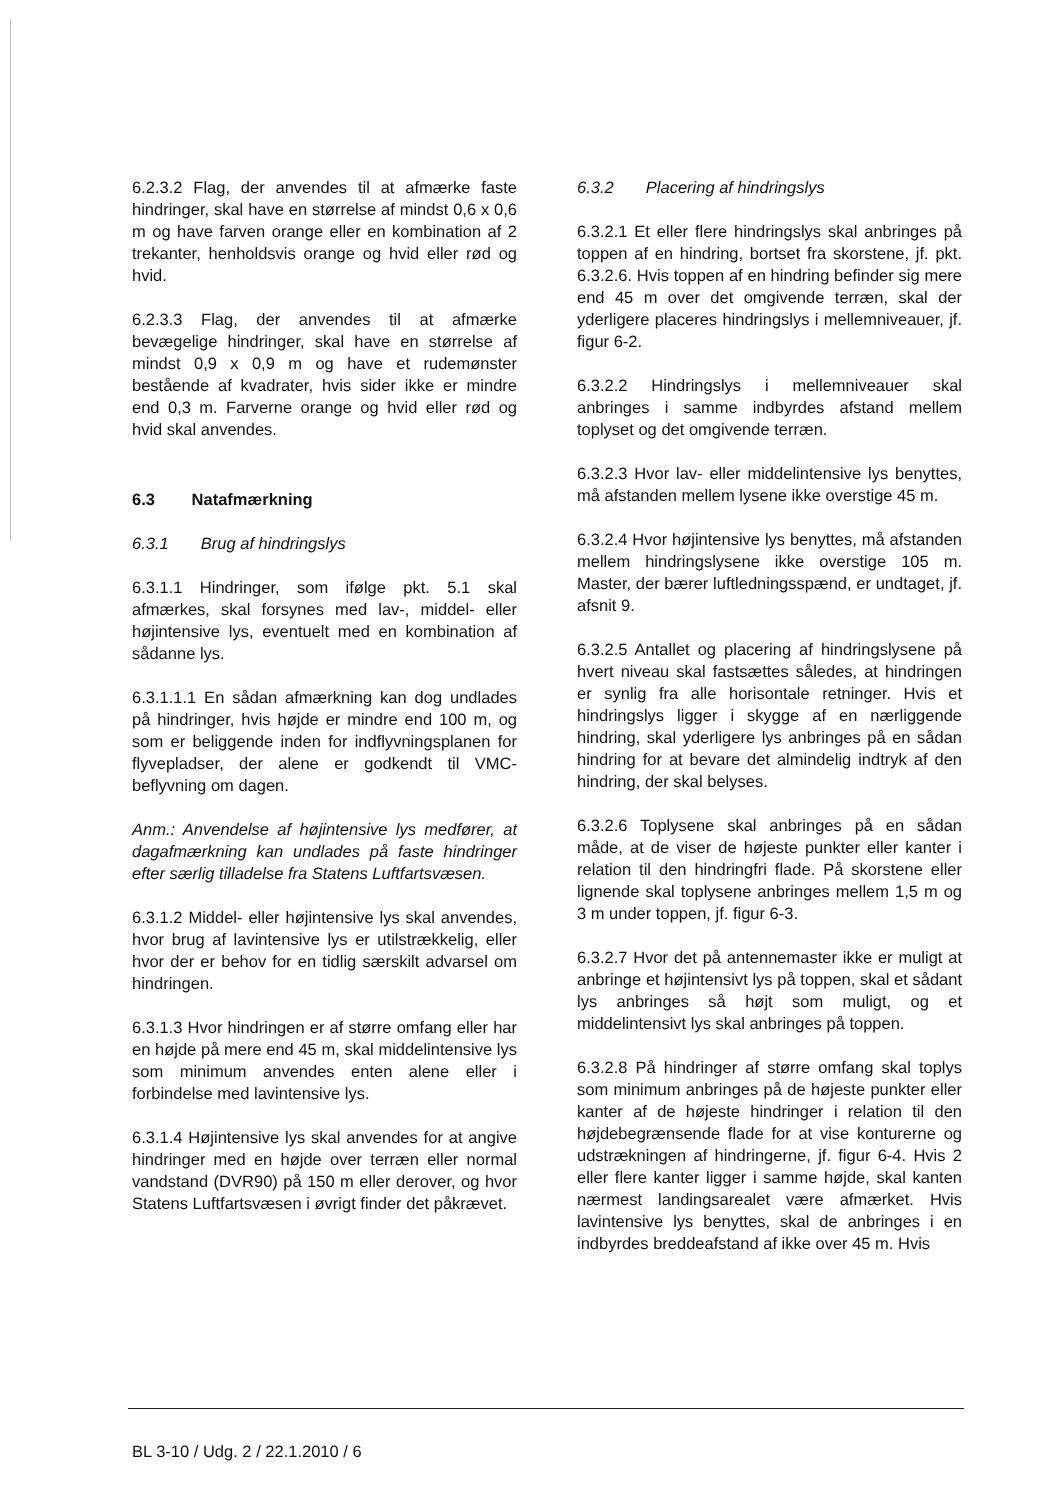6.2.3.2 Flag, der anvendes til at afmærke faste hindringer, skal have en størrelse af mindst 0,6 x 0,6 m og have farven orange eller en kombination af 2 trekanter, henholdsvis orange og hvid eller rød og hvid.
6.2.3.3 Flag, der anvendes til at afmærke bevægelige hindringer, skal have en størrelse af mindst 0,9 x 0,9 m og have et rudemønster bestående af kvadrater, hvis sider ikke er mindre end 0,3 m. Farverne orange og hvid eller rød og hvid skal anvendes.
6.3 Natafmærkning
6.3.1 Brug af hindringslys
6.3.1.1 Hindringer, som ifølge pkt. 5.1 skal afmærkes, skal forsynes med lav-, middel- eller højintensive lys, eventuelt med en kombination af sådanne lys.
6.3.1.1.1 En sådan afmærkning kan dog undlades på hindringer, hvis højde er mindre end 100 m, og som er beliggende inden for indflyvningsplanen for flyvepladser, der alene er godkendt til VMC-beflyvning om dagen.
Anm.: Anvendelse af højintensive lys medfører, at dagafmærkning kan undlades på faste hindringer efter særlig tilladelse fra Statens Luftfartsvæsen.
6.3.1.2 Middel- eller højintensive lys skal anvendes, hvor brug af lavintensive lys er utilstrækkelig, eller hvor der er behov for en tidlig særskilt advarsel om hindringen.
6.3.1.3 Hvor hindringen er af større omfang eller har en højde på mere end 45 m, skal middelintensive lys som minimum anvendes enten alene eller i forbindelse med lavintensive lys.
6.3.1.4 Højintensive lys skal anvendes for at angive hindringer med en højde over terræn eller normal vandstand (DVR90) på 150 m eller derover, og hvor Statens Luftfartsvæsen i øvrigt finder det påkrævet.
6.3.2 Placering af hindringslys
6.3.2.1 Et eller flere hindringslys skal anbringes på toppen af en hindring, bortset fra skorstene, jf. pkt. 6.3.2.6. Hvis toppen af en hindring befinder sig mere end 45 m over det omgivende terræn, skal der yderligere placeres hindringslys i mellemniveauer, jf. figur 6-2.
6.3.2.2 Hindringslys i mellemniveauer skal anbringes i samme indbyrdes afstand mellem toplyset og det omgivende terræn.
6.3.2.3 Hvor lav- eller middelintensive lys benyttes, må afstanden mellem lysene ikke overstige 45 m.
6.3.2.4 Hvor højintensive lys benyttes, må afstanden mellem hindringslysene ikke overstige 105 m. Master, der bærer luftledningsspænd, er undtaget, jf. afsnit 9.
6.3.2.5 Antallet og placering af hindringslysene på hvert niveau skal fastsættes således, at hindringen er synlig fra alle horisontale retninger. Hvis et hindringslys ligger i skygge af en nærliggende hindring, skal yderligere lys anbringes på en sådan hindring for at bevare det almindelig indtryk af den hindring, der skal belyses.
6.3.2.6 Toplysene skal anbringes på en sådan måde, at de viser de højeste punkter eller kanter i relation til den hindringfri flade. På skorstene eller lignende skal toplysene anbringes mellem 1,5 m og 3 m under toppen, jf. figur 6-3.
6.3.2.7 Hvor det på antennemaster ikke er muligt at anbringe et højintensivt lys på toppen, skal et sådant lys anbringes så højt som muligt, og et middelintensivt lys skal anbringes på toppen.
6.3.2.8 På hindringer af større omfang skal toplys som minimum anbringes på de højeste punkter eller kanter af de højeste hindringer i relation til den højdebegrænsende flade for at vise konturerne og udstrækningen af hindringerne, jf. figur 6-4. Hvis 2 eller flere kanter ligger i samme højde, skal kanten nærmest landingsarealet være afmærket. Hvis lavintensive lys benyttes, skal de anbringes i en indbyrdes breddeafstand af ikke over 45 m. Hvis
BL 3-10 / Udg. 2 / 22.1.2010 / 6